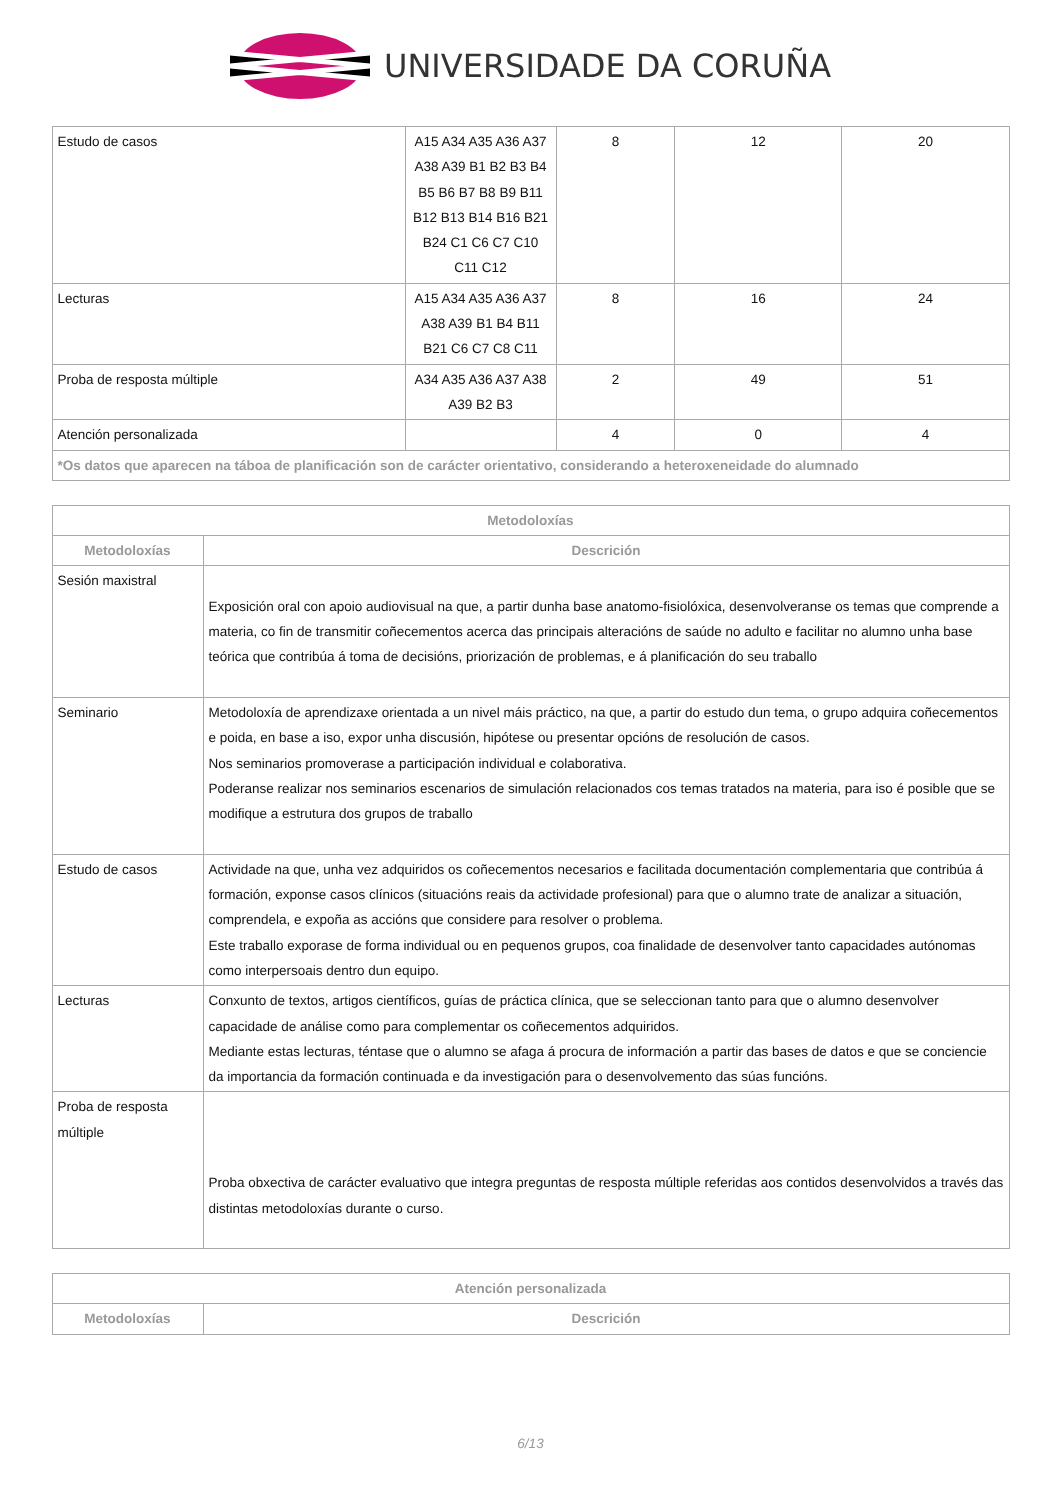UNIVERSIDADE DA CORUÑA
| Estudo de casos | A15 A34 A35 A36 A37 A38 A39 B1 B2 B3 B4 B5 B6 B7 B8 B9 B11 B12 B13 B14 B16 B21 B24 C1 C6 C7 C10 C11 C12 | 8 | 12 | 20 |
| Lecturas | A15 A34 A35 A36 A37 A38 A39 B1 B4 B11 B21 C6 C7 C8 C11 | 8 | 16 | 24 |
| Proba de resposta múltiple | A34 A35 A36 A37 A38 A39 B2 B3 | 2 | 49 | 51 |
| Atención personalizada | | 4 | 0 | 4 |
| *Os datos que aparecen na táboa de planificación son de carácter orientativo, considerando a heteroxeneidade do alumnado | | | | |
| Metodoloxías | |
| --- | --- |
| Metodoloxías | Descrición |
| Sesión maxistral | Exposición oral con apoio audiovisual na que, a partir dunha base anatomo-fisiolóxica, desenvolveranse os temas que comprende a materia, co fin de transmitir coñecementos acerca das principais alteracións de saúde no adulto e facilitar no alumno unha base teórica que contribúa á toma de decisións, priorización de problemas, e á planificación do seu traballo |
| Seminario | Metodoloxía de aprendizaxe orientada a un nivel máis práctico, na que, a partir do estudo dun tema, o grupo adquira coñecementos e poida, en base a iso, expor unha discusión, hipótese ou presentar opcións de resolución de casos. Nos seminarios promoverase a participación individual e colaborativa. Poderanse realizar nos seminarios escenarios de simulación relacionados cos temas tratados na materia, para iso é posible que se modifique a estrutura dos grupos de traballo |
| Estudo de casos | Actividade na que, unha vez adquiridos os coñecementos necesarios e facilitada documentación complementaria que contribúa á formación, exponse casos clínicos (situacións reais da actividade profesional) para que o alumno trate de analizar a situación, comprendela, e expoña as accións que considere para resolver o problema. Este traballo exporase de forma individual ou en pequenos grupos, coa finalidade de desenvolver tanto capacidades autónomas como interpersoais dentro dun equipo. |
| Lecturas | Conxunto de textos, artigos científicos, guías de práctica clínica, que se seleccionan tanto para que o alumno desenvolver capacidade de análise como para complementar os coñecementos adquiridos. Mediante estas lecturas, téntase que o alumno se afaga á procura de información a partir das bases de datos e que se conciencie da importancia da formación continuada e da investigación para o desenvolvemento das súas funcións. |
| Proba de resposta múltiple | Proba obxectiva de carácter evaluativo que integra preguntas de resposta múltiple referidas aos contidos desenvolvidos a través das distintas metodoloxías durante o curso. |
| Atención personalizada | |
| --- | --- |
| Metodoloxías | Descrición |
6/13